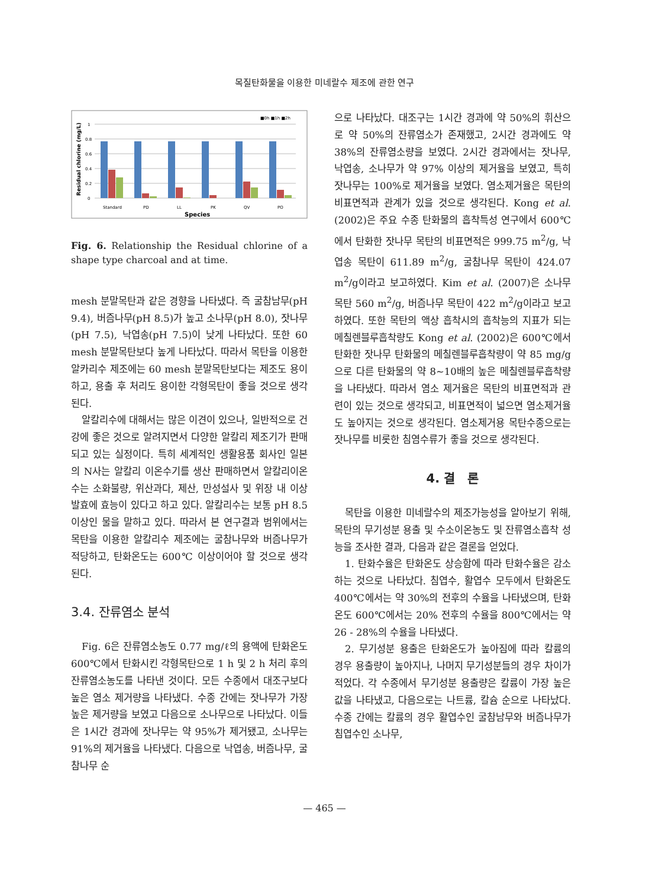목질탄화물을 이용한 미네랄수 제조에 관한 연구
■0h ■1h ■2h
1
0.8
0.6
0.4
0.2
0
Standard
PD
LL
PK
QV
PO
Species
Residual chlorine (mg/L)
Fig. 6. Relationship the Residual chlorine of a shape type charcoal and at time.
mesh 분말목탄과 같은 경향을 나타냈다. 즉 굴참남무(pH 9.4), 버즘나무(pH 8.5)가 높고 소나무(pH 8.0), 잣나무(pH 7.5), 낙엽송(pH 7.5)이 낮게 나타났다. 또한 60 mesh 분말목탄보다 높게 나타났다. 따라서 목탄을 이용한 알카리수 제조에는 60 mesh 분말목탄보다는 제조도 용이하고, 용출 후 처리도 용이한 각형목탄이 좋을 것으로 생각된다.
알칼리수에 대해서는 많은 이견이 있으나, 일반적으로 건강에 좋은 것으로 알려지면서 다양한 알칼리 제조기가 판매되고 있는 실정이다. 특히 세계적인 생활용품 회사인 일본의 N사는 알칼리 이온수기를 생산 판매하면서 알칼리이온수는 소화불량, 위산과다, 제산, 만성설사 및 위장 내 이상발효에 효능이 있다고 하고 있다. 알칼리수는 보통 pH 8.5 이상인 물을 말하고 있다. 따라서 본 연구결과 범위에서는 목탄을 이용한 알칼리수 제조에는 굴참나무와 버즘나무가 적당하고, 탄화온도는 600℃ 이상이어야 할 것으로 생각된다.
3.4. 잔류염소 분석
Fig. 6은 잔류염소농도 0.77 mg/ℓ의 용액에 탄화온도 600℃에서 탄화시킨 각형목탄으로 1 h 및 2 h 처리 후의 잔류염소농도를 나타낸 것이다. 모든 수종에서 대조구보다 높은 염소 제거량을 나타냈다. 수종 간에는 잣나무가 가장 높은 제거량을 보였고 다음으로 소나무으로 나타났다. 이들은 1시간 경과에 잣나무는 약 95%가 제거됐고, 소나무는 91%의 제거율을 나타냈다. 다음으로 낙엽송, 버즘나무, 굴참나무 순
으로 나타났다. 대조구는 1시간 경과에 약 50%의 휘산으로 약 50%의 잔류염소가 존재했고, 2시간 경과에도 약 38%의 잔류염소량을 보였다. 2시간 경과에서는 잣나무, 낙엽송, 소나무가 약 97% 이상의 제거율을 보였고, 특히 잣나무는 100%로 제거율을 보였다. 염소제거율은 목탄의 비표면적과 관계가 있을 것으로 생각된다. Kong et al. (2002)은 주요 수종 탄화물의 흡착특성 연구에서 600℃에서 탄화한 잣나무 목탄의 비표면적은 999.75 m<sup>2</sup>/g, 낙엽송 목탄이 611.89 m<sup>2</sup>/g, 굴참나무 목탄이 424.07 m<sup>2</sup>/g이라고 보고하였다. Kim et al. (2007)은 소나무 목탄 560 m<sup>2</sup>/g, 버즘나무 목탄이 422 m<sup>2</sup>/g이라고 보고하였다. 또한 목탄의 액상 흡착시의 흡착능의 지표가 되는 메칠렌블루흡착량도 Kong et al. (2002)은 600℃에서 탄화한 잣나무 탄화물의 메칠렌블루흡착량이 약 85 mg/g으로 다른 탄화물의 약 8∼10배의 높은 메칠렌블루흡착량을 나타냈다. 따라서 염소 제거율은 목탄의 비표면적과 관련이 있는 것으로 생각되고, 비표면적이 넓으면 염소제거율도 높아지는 것으로 생각된다. 염소제거용 목탄수종으로는 잣나무를 비롯한 침염수류가 좋을 것으로 생각된다.
4. 결　론
목탄을 이용한 미네랄수의 제조가능성을 알아보기 위해, 목탄의 무기성분 용출 및 수소이온농도 및 잔류염소흡착 성능을 조사한 결과, 다음과 같은 결론을 얻었다.
1. 탄화수율은 탄화온도 상승함에 따라 탄화수율은 감소하는 것으로 나타났다. 침엽수, 활엽수 모두에서 탄화온도 400℃에서는 약 30%의 전후의 수율을 나타냈으며, 탄화온도 600℃에서는 20% 전후의 수율을 800℃에서는 약 26 - 28%의 수율을 나타냈다.
2. 무기성분 용출은 탄화온도가 높아짐에 따라 칼륨의 경우 용출량이 높아지나, 나머지 무기성분들의 경우 차이가 적었다. 각 수종에서 무기성분 용출량은 칼륨이 가장 높은 값을 나타냈고, 다음으로는 나트륨, 칼슘 순으로 나타났다. 수종 간에는 칼륨의 경우 활엽수인 굴참남무와 버즘나무가 침엽수인 소나무,
— 465 —